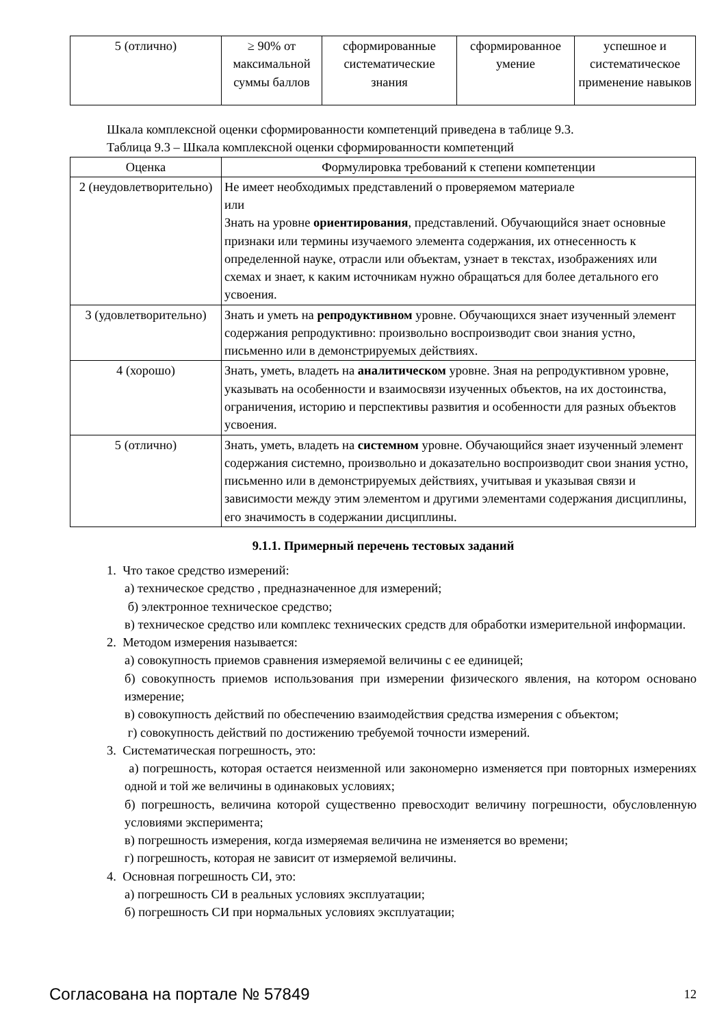| 5 (отлично) | ≥ 90% от максимальной суммы баллов | сформированные систематические знания | сформированное умение | успешное и систематическое применение навыков |
Шкала комплексной оценки сформированности компетенций приведена в таблице 9.3.
Таблица 9.3 – Шкала комплексной оценки сформированности компетенций
| Оценка | Формулировка требований к степени компетенции |
| --- | --- |
| 2 (неудовлетворительно) | Не имеет необходимых представлений о проверяемом материале или Знать на уровне ориентирования , представлений. Обучающийся знает основные признаки или термины изучаемого элемента содержания, их отнесенность к определенной науке, отрасли или объектам, узнает в текстах, изображениях или схемах и знает, к каким источникам нужно обращаться для более детального его усвоения. |
| 3 (удовлетворительно) | Знать и уметь на репродуктивном уровне. Обучающихся знает изученный элемент содержания репродуктивно: произвольно воспроизводит свои знания устно, письменно или в демонстрируемых действиях. |
| 4 (хорошо) | Знать, уметь, владеть на аналитическом уровне. Зная на репродуктивном уровне, указывать на особенности и взаимосвязи изученных объектов, на их достоинства, ограничения, историю и перспективы развития и особенности для разных объектов усвоения. |
| 5 (отлично) | Знать, уметь, владеть на системном уровне. Обучающийся знает изученный элемент содержания системно, произвольно и доказательно воспроизводит свои знания устно, письменно или в демонстрируемых действиях, учитывая и указывая связи и зависимости между этим элементом и другими элементами содержания дисциплины, его значимость в содержании дисциплины. |
9.1.1. Примерный перечень тестовых заданий
1. Что такое средство измерений:
а) техническое средство , предназначенное для измерений;
б) электронное техническое средство;
в) техническое средство или комплекс технических средств для обработки измерительной информации.
2. Методом измерения называется:
а) совокупность приемов сравнения измеряемой величины с ее единицей;
б) совокупность приемов использования при измерении физического явления, на котором основано измерение;
в) совокупность действий по обеспечению взаимодействия средства измерения с объектом;
г) совокупность действий по достижению требуемой точности измерений.
3. Систематическая погрешность, это:
а) погрешность, которая остается неизменной или закономерно изменяется при повторных измерениях одной и той же величины в одинаковых условиях;
б) погрешность, величина которой существенно превосходит величину погрешности, обусловленную условиями эксперимента;
в) погрешность измерения, когда измеряемая величина не изменяется во времени;
г) погрешность, которая не зависит от измеряемой величины.
4. Основная погрешность СИ, это:
а) погрешность СИ в реальных условиях эксплуатации;
б) погрешность СИ при нормальных условиях эксплуатации;
Согласована на портале № 57849 12